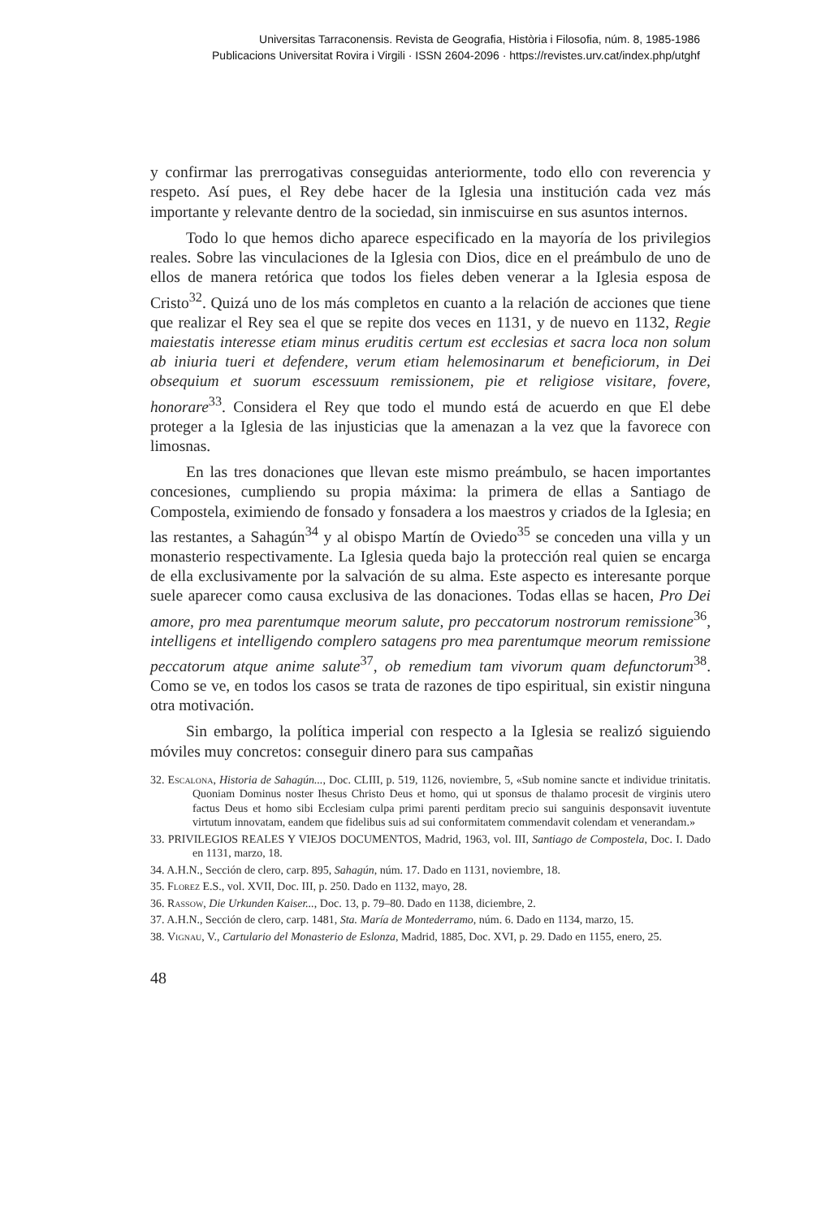Universitas Tarraconensis. Revista de Geografia, Història i Filosofia, núm. 8, 1985-1986
Publicacions Universitat Rovira i Virgili · ISSN 2604-2096 · https://revistes.urv.cat/index.php/utghf
y confirmar las prerrogativas conseguidas anteriormente, todo ello con reverencia y respeto. Así pues, el Rey debe hacer de la Iglesia una institución cada vez más importante y relevante dentro de la sociedad, sin inmiscuirse en sus asuntos internos.
Todo lo que hemos dicho aparece especificado en la mayoría de los privilegios reales. Sobre las vinculaciones de la Iglesia con Dios, dice en el preámbulo de uno de ellos de manera retórica que todos los fieles deben venerar a la Iglesia esposa de Cristo<sup>32</sup>. Quizá uno de los más completos en cuanto a la relación de acciones que tiene que realizar el Rey sea el que se repite dos veces en 1131, y de nuevo en 1132, Regie maiestatis interesse etiam minus eruditis certum est ecclesias et sacra loca non solum ab iniuria tueri et defendere, verum etiam helemosinarum et beneficiorum, in Dei obsequium et suorum escessuum remissionem, pie et religiose visitare, fovere, honorare<sup>33</sup>. Considera el Rey que todo el mundo está de acuerdo en que El debe proteger a la Iglesia de las injusticias que la amenazan a la vez que la favorece con limosnas.
En las tres donaciones que llevan este mismo preámbulo, se hacen importantes concesiones, cumpliendo su propia máxima: la primera de ellas a Santiago de Compostela, eximiendo de fonsado y fonsadera a los maestros y criados de la Iglesia; en las restantes, a Sahagún<sup>34</sup> y al obispo Martín de Oviedo<sup>35</sup> se conceden una villa y un monasterio respectivamente. La Iglesia queda bajo la protección real quien se encarga de ella exclusivamente por la salvación de su alma. Este aspecto es interesante porque suele aparecer como causa exclusiva de las donaciones. Todas ellas se hacen, Pro Dei amore, pro mea parentumque meorum salute, pro peccatorum nostrorum remissione<sup>36</sup>, intelligens et intelligendo complero satagens pro mea parentumque meorum remissione peccatorum atque anime salute<sup>37</sup>, ob remedium tam vivorum quam defunctorum<sup>38</sup>. Como se ve, en todos los casos se trata de razones de tipo espiritual, sin existir ninguna otra motivación.
Sin embargo, la política imperial con respecto a la Iglesia se realizó siguiendo móviles muy concretos: conseguir dinero para sus campañas
32. Escalona, Historia de Sahagún..., Doc. CLIII, p. 519, 1126, noviembre, 5, «Sub nomine sancte et individue trinitatis. Quoniam Dominus noster Ihesus Christo Deus et homo, qui ut sponsus de thalamo procesit de virginis utero factus Deus et homo sibi Ecclesiam culpa primi parenti perditam precio sui sanguinis desponsavit iuventute virtutum innovatam, eandem que fidelibus suis ad sui conformitatem commendavit colendam et venerandam.»
33. PRIVILEGIOS REALES Y VIEJOS DOCUMENTOS, Madrid, 1963, vol. III, Santiago de Compostela, Doc. I. Dado en 1131, marzo, 18.
34. A.H.N., Sección de clero, carp. 895, Sahagún, núm. 17. Dado en 1131, noviembre, 18.
35. Florez E.S., vol. XVII, Doc. III, p. 250. Dado en 1132, mayo, 28.
36. Rassow, Die Urkunden Kaiser..., Doc. 13, p. 79–80. Dado en 1138, diciembre, 2.
37. A.H.N., Sección de clero, carp. 1481, Sta. María de Montederramo, núm. 6. Dado en 1134, marzo, 15.
38. Vignau, V., Cartulario del Monasterio de Eslonza, Madrid, 1885, Doc. XVI, p. 29. Dado en 1155, enero, 25.
48